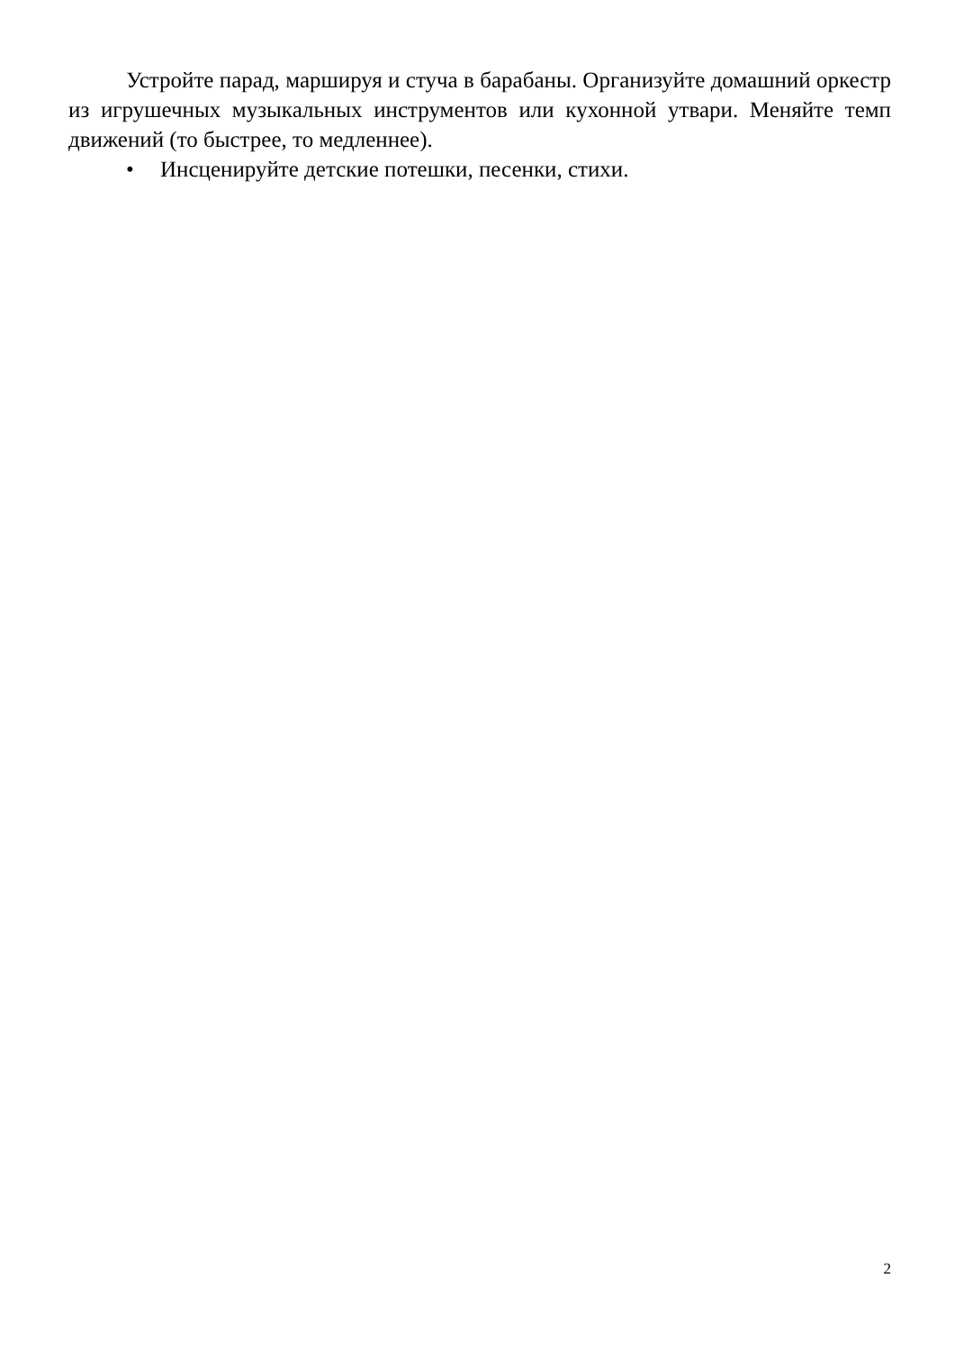Устройте парад, маршируя и стуча в барабаны. Организуйте домашний оркестр из игрушечных музыкальных инструментов или кухонной утвари. Меняйте темп движений (то быстрее, то медленнее).
• Инсценируйте детские потешки, песенки, стихи.
2